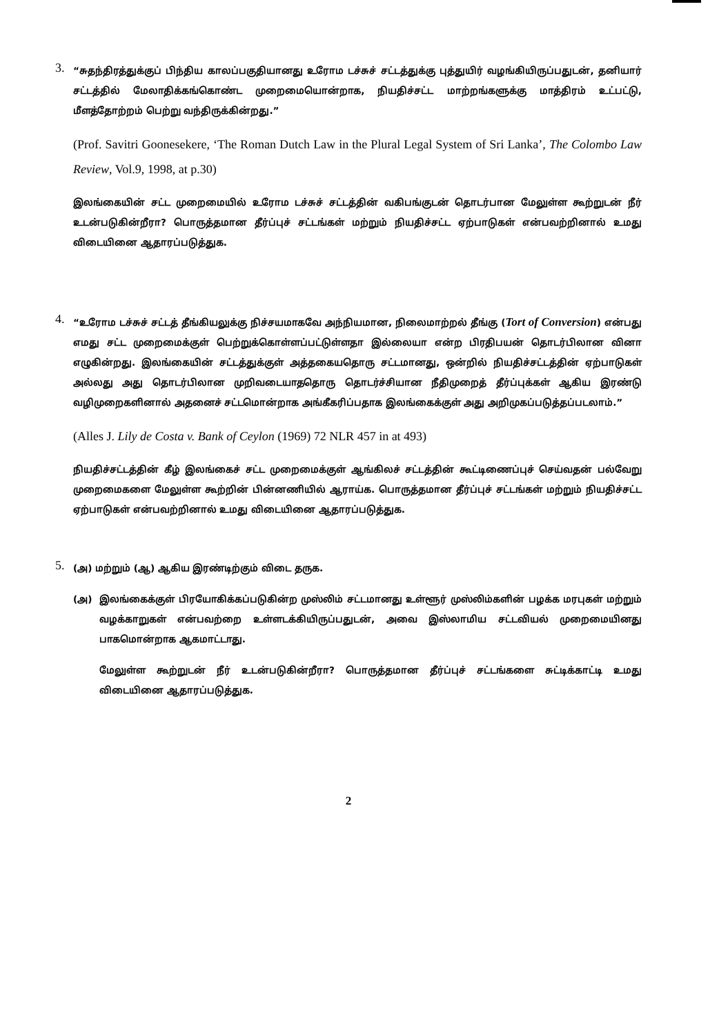3.
“சுதந்திரத்துக்குப் பிந்திய காலப்பகுதியானது உரோம டச்சுச் சட்டத்துக்கு புத்துயிர் வழங்கியிருப்பதுடன், தனியார் சட்டத்தில் மேலாதிக்கங்கொண்ட முறைமையொன்றாக, நியதிச்சட்ட மாற்றங்களுக்கு மாத்திரம் உட்பட்டு, மீளத்தோற்றம் பெற்று வந்திருக்கின்றது.”
(Prof. Savitri Goonesekere, ‘The Roman Dutch Law in the Plural Legal System of Sri Lanka’, The Colombo Law Review, Vol.9, 1998, at p.30)
இலங்கையின் சட்ட முறைமையில் உரோம டச்சுச் சட்டத்தின் வகிபங்குடன் தொடர்பான மேலுள்ள கூற்றுடன் நீர் உடன்படுகின்றீரா? பொருத்தமான தீர்ப்புச் சட்டங்கள் மற்றும் நியதிச்சட்ட ஏற்பாடுகள் என்பவற்றினால் உமது விடையினை ஆதாரப்படுத்துக.
4.
“உரோம டச்சுச் சட்டத் தீங்கியலுக்கு நிச்சயமாகவே அந்நியமான, நிலைமாற்றல் தீங்கு (Tort of Conversion) என்பது எமது சட்ட முறைமைக்குள் பெற்றுக்கொள்ளப்பட்டுள்ளதா இல்லையா என்ற பிரதிபயன் தொடர்பிலான வினா எழுகின்றது. இலங்கையின் சட்டத்துக்குள் அத்தகையதொரு சட்டமானது, ஒன்றில் நியதிச்சட்டத்தின் ஏற்பாடுகள் அல்லது அது தொடர்பிலான முறிவடையாததொரு தொடர்ச்சியான நீதிமுறைத் தீர்ப்புக்கள் ஆகிய இரண்டு வழிமுறைகளினால் அதனைச் சட்டமொன்றாக அங்கீகரிப்பதாக இலங்கைக்குள் அது அறிமுகப்படுத்தப்படலாம்.”
(Alles J. Lily de Costa v. Bank of Ceylon (1969) 72 NLR 457 in at 493)
நியதிச்சட்டத்தின் கீழ் இலங்கைச் சட்ட முறைமைக்குள் ஆங்கிலச் சட்டத்தின் கூட்டிணைப்புச் செய்வதன் பல்வேறு முறைமைகளை மேலுள்ள கூற்றின் பின்னணியில் ஆராய்க. பொருத்தமான தீர்ப்புச் சட்டங்கள் மற்றும் நியதிச்சட்ட ஏற்பாடுகள் என்பவற்றினால் உமது விடையினை ஆதாரப்படுத்துக.
5.
(அ) மற்றும் (ஆ) ஆகிய இரண்டிற்கும் விடை தருக.
(அ) இலங்கைக்குள் பிரயோகிக்கப்படுகின்ற முஸ்லிம் சட்டமானது உள்ளூர் முஸ்லிம்களின் பழக்க மரபுகள் மற்றும் வழக்காறுகள் என்பவற்றை உள்ளடக்கியிருப்பதுடன், அவை இஸ்லாமிய சட்டவியல் முறைமையினது பாகமொன்றாக ஆகமாட்டாது.
மேலுள்ள கூற்றுடன் நீர் உடன்படுகின்றீரா? பொருத்தமான தீர்ப்புச் சட்டங்களை சுட்டிக்காட்டி உமது விடையினை ஆதாரப்படுத்துக.
2